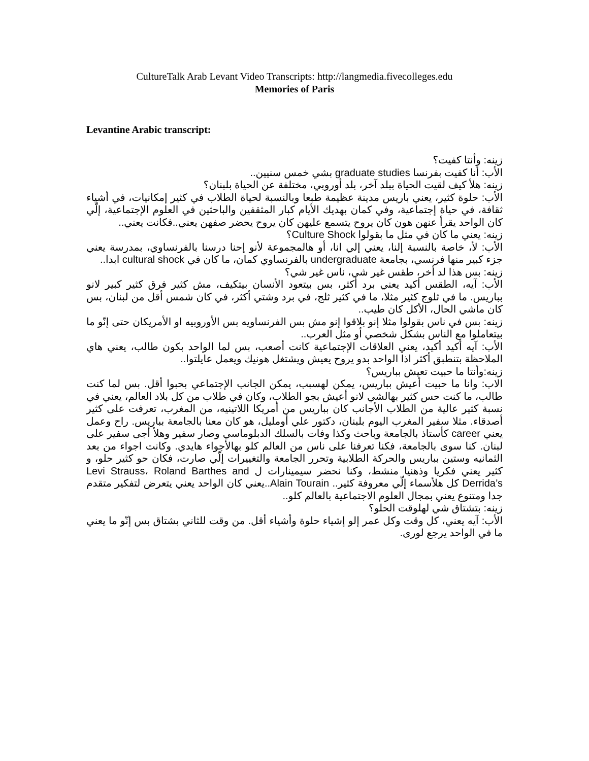CultureTalk Arab Levant Video Transcripts: http://langmedia.fivecolleges.edu
Memories of Paris
Levantine Arabic transcript:
زينه: وأنتا كفيت؟
الأب: أنا كفيت بفرنسا graduate studies بشي خمس سنيين..
زينه: هلأ كيف لقيت الحياة ببلد آخر، بلد أوروبي، مختلفة عن الحياة بلبنان؟
الأب: حلوة كثير، يعني باريس مدينة عظيمة طبعا وبالنسبة لحياة الطلاب في كثير إمكانيات، في أشياء ثقافة، في حياة إجتماعية، وفي كمان بهديك الأيام كبار المثقفين والباحثين في العلوم الإجتماعية، إلّي كان الواحد يقرأ عنهن هون كان يروح يتسمع عليهن كان يروح يحضر صفهن يعني..فكانت يعني..
زينه: يعني ما كان في مثل ما بقولوا Culture Shock؟
الأب: لأ، خاصة بالنسبة إلنا، يعني إلي انا، أو هالمجموعة لأنو إحنا درسنا بالفرنساوي، بمدرسة يعني جزء كبير منها فرنسي، بجامعة undergraduate بالفرنساوي كمان، ما كان في cultural shock ابدا..
زينه: بس هذا لد أخر، طقس غير شي، ناس غير شي؟
الأب: آيه، الطقس أكيد يعني برد أكثر، بس بيتعود الأنسان بيتكيف، مش كثير فرق كثير كبير لانو بباريس. ما في ثلوج كثير مثلا، ما في كثير ثلج، في برد وشتي أكثر، في كان شمس أقل من لبنان، بس كان ماشي الحال، الأكل كان طيب..
زينه: بس في ناس بقولوا مثلا إنو بلاقوا إنو مش بس الفرنساويه بس الأوروبيه او الأمريكان حتى إنّو ما بيتعاملوا مع الناس بشكل شخصي أو مثل العرب..
الأب: آيه أكيد أكيد، يعني العلاقات الإجتماعية كانت أصعب، بس لما الواحد بكون طالب، يعني هاي الملاحظة بتنطبق أكثر اذا الواحد بدو يروح يعيش ويشتغل هونيك ويعمل عايلتوا..
زينه:وأنتا ما حبيت تعيش بباريس؟
الاب: وانا ما حبيت أعيش بباريس، يمكن لهسبب، يمكن الجانب الإجتماعي بحبوا أقل. بس لما كنت طالب، ما كنت حس كثير بهالشي لانو أعيش بجو الطلاب، وكان في طلاب من كل بلاد العالم، يعني في نسبة كثير عالية من الطلاب الأجانب كان بباريس من أمريكا اللاتينيه، من المغرب، تعرفت على كثير أصدقاء. مثلا سفير المغرب اليوم بلبنان، دكتور علي أومليل، هو كان معنا بالجامعة بباريس. راح وعمل يعني career كأستاذ بالجامعة وباحث وكذا وفات بالسلك الدبلوماسي وصار سفير وهلأ أجى سفير على لبنان. كنا سوى بالجامعة، فكنا تعرفنا على ناس من العالم كلو بهالأجواء هايدي. وكانت اجواء من بعد الثمانيه وستين بباريس والحركة الطلابية وتحرر الجامعة والتغييرات إلّي صارت، فكان حو كثير حلو، و كثير يعني فكريا وذهنيا منشط، وكنا نحضر سيمينارات ل Levi Strauss، Roland Barthes and Derrida’s كل هلأسماء إلّي معروفة كثير.. Alain Tourain..يعني كان الواحد يعني يتعرض لتفكير متقدم جدا ومتنوع يعني بمجال العلوم الاجتماعية بالعالم كلو..
زينه: بتشتاق شي لهلوقت الحلو؟
الأب: آيه يعني، كل وقت وكل عمر إلو إشياء حلوة وأشياء أقل. من وقت للثاني بشتاق بس إنّو ما يعني ما في الواحد يرجع لورى.